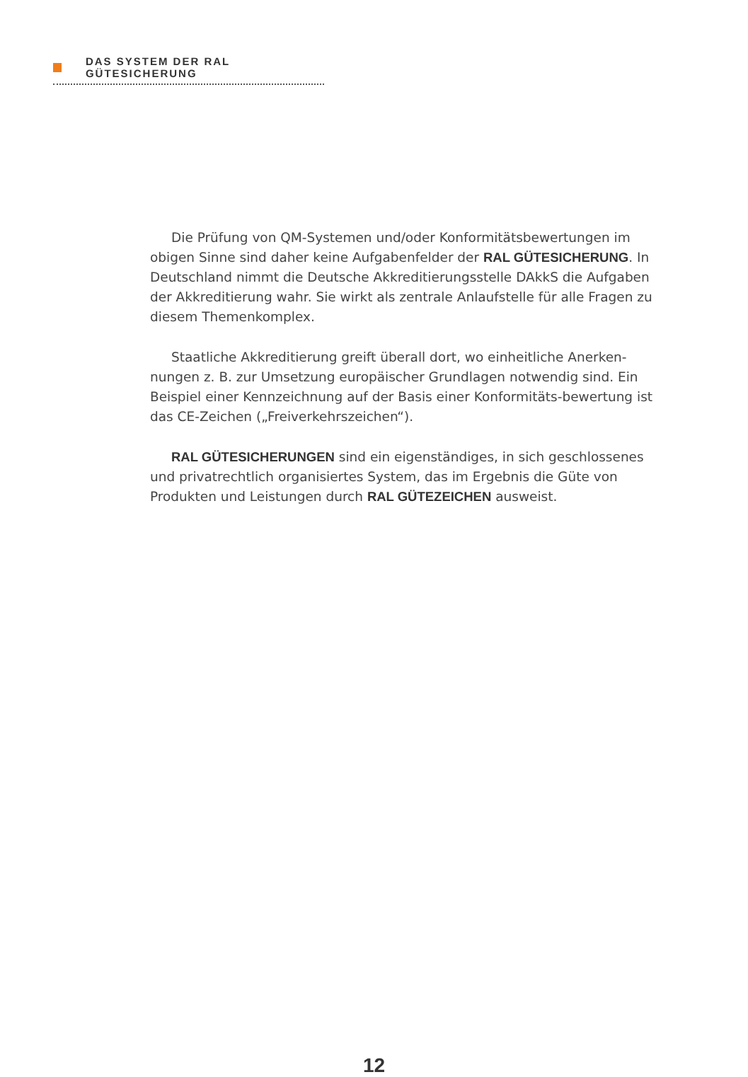DAS SYSTEM DER RAL GÜTESICHERUNG
Die Prüfung von QM-Systemen und/oder Konformitätsbewertungen im obigen Sinne sind daher keine Aufgabenfelder der RAL GÜTESICHERUNG. In Deutschland nimmt die Deutsche Akkreditierungsstelle DAkkS die Aufgaben der Akkreditierung wahr. Sie wirkt als zentrale Anlaufstelle für alle Fragen zu diesem Themenkomplex.
Staatliche Akkreditierung greift überall dort, wo einheitliche Anerken-nungen z. B. zur Umsetzung europäischer Grundlagen notwendig sind. Ein Beispiel einer Kennzeichnung auf der Basis einer Konformitäts-bewertung ist das CE-Zeichen („Freiverkehrszeichen“).
RAL GÜTESICHERUNGEN sind ein eigenständiges, in sich geschlossenes und privatrechtlich organisiertes System, das im Ergebnis die Güte von Produkten und Leistungen durch RAL GÜTEZEICHEN ausweist.
12